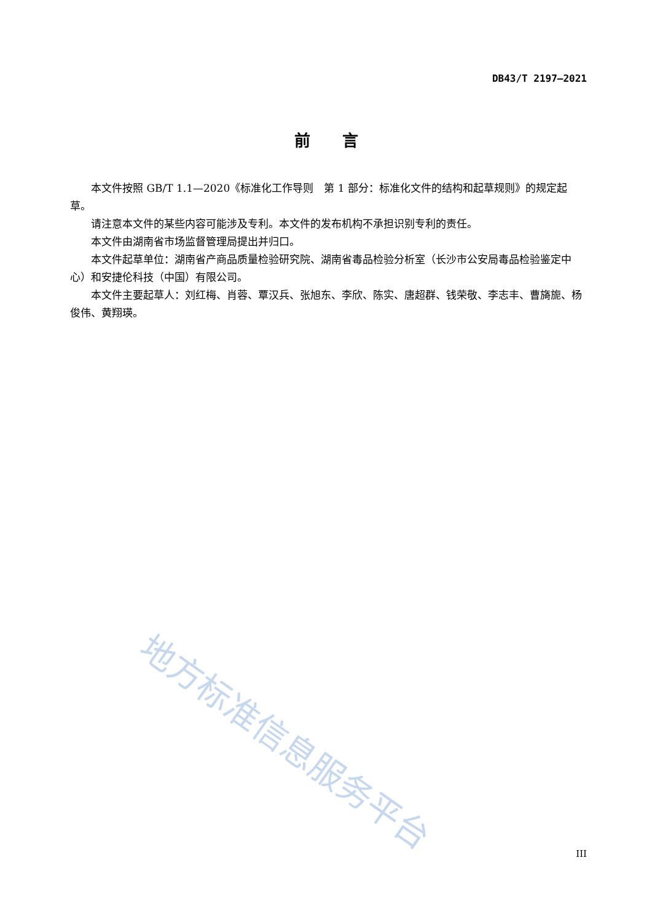DB43/T 2197—2021
前　　言
本文件按照 GB/T 1.1—2020《标准化工作导则　第 1 部分：标准化文件的结构和起草规则》的规定起草。
请注意本文件的某些内容可能涉及专利。本文件的发布机构不承担识别专利的责任。
本文件由湖南省市场监督管理局提出并归口。
本文件起草单位：湖南省产商品质量检验研究院、湖南省毒品检验分析室（长沙市公安局毒品检验鉴定中心）和安捷伦科技（中国）有限公司。
本文件主要起草人：刘红梅、肖蓉、覃汉兵、张旭东、李欣、陈实、唐超群、钱荣敬、李志丰、曹旖旎、杨俊伟、黄翔瑛。
地方标准信息服务平台
III